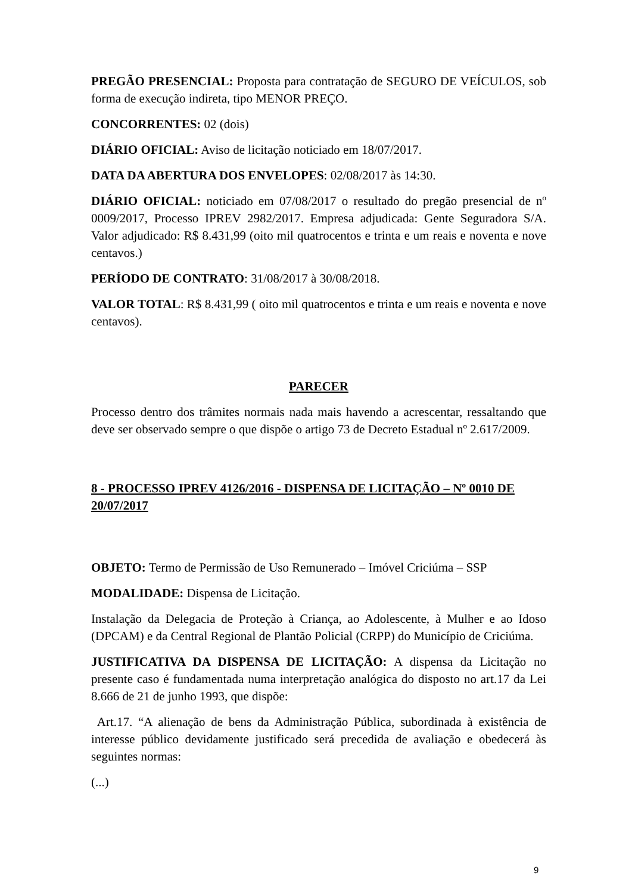PREGÃO PRESENCIAL: Proposta para contratação de SEGURO DE VEÍCULOS, sob forma de execução indireta, tipo MENOR PREÇO.
CONCORRENTES: 02 (dois)
DIÁRIO OFICIAL: Aviso de licitação noticiado em 18/07/2017.
DATA DA ABERTURA DOS ENVELOPES: 02/08/2017 às 14:30.
DIÁRIO OFICIAL: noticiado em 07/08/2017 o resultado do pregão presencial de nº 0009/2017, Processo IPREV 2982/2017. Empresa adjudicada: Gente Seguradora S/A. Valor adjudicado: R$ 8.431,99 (oito mil quatrocentos e trinta e um reais e noventa e nove centavos.)
PERÍODO DE CONTRATO: 31/08/2017 à 30/08/2018.
VALOR TOTAL: R$ 8.431,99 ( oito mil quatrocentos e trinta e um reais e noventa e nove centavos).
PARECER
Processo dentro dos trâmites normais nada mais havendo a acrescentar, ressaltando que deve ser observado sempre o que dispõe o artigo 73 de Decreto Estadual nº 2.617/2009.
8 - PROCESSO IPREV 4126/2016 - DISPENSA DE LICITAÇÃO – Nº 0010 DE 20/07/2017
OBJETO: Termo de Permissão de Uso Remunerado – Imóvel Criciúma – SSP
MODALIDADE: Dispensa de Licitação.
Instalação da Delegacia de Proteção à Criança, ao Adolescente, à Mulher e ao Idoso (DPCAM) e da Central Regional de Plantão Policial (CRPP) do Município de Criciúma.
JUSTIFICATIVA DA DISPENSA DE LICITAÇÃO: A dispensa da Licitação no presente caso é fundamentada numa interpretação analógica do disposto no art.17 da Lei 8.666 de 21 de junho 1993, que dispõe:
Art.17. “A alienação de bens da Administração Pública, subordinada à existência de interesse público devidamente justificado será precedida de avaliação e obedecerá às seguintes normas:
(...)
9